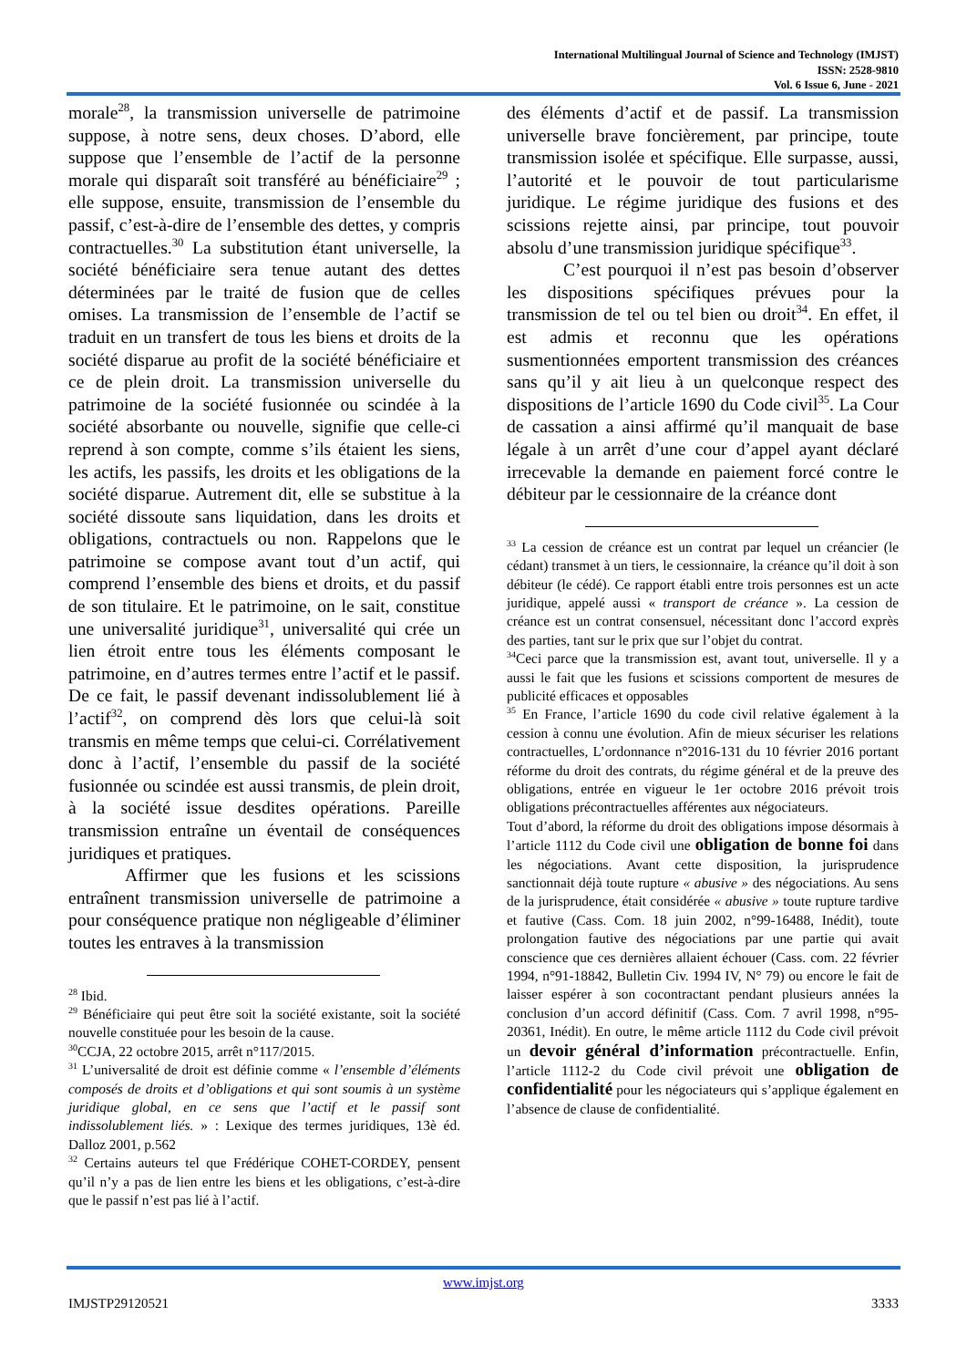International Multilingual Journal of Science and Technology (IMJST)
ISSN: 2528-9810
Vol. 6 Issue 6, June - 2021
morale<sup>28</sup>, la transmission universelle de patrimoine suppose, à notre sens, deux choses. D’abord, elle suppose que l’ensemble de l’actif de la personne morale qui disparaît soit transféré au bénéficiaire<sup>29</sup> ; elle suppose, ensuite, transmission de l’ensemble du passif, c’est-à-dire de l’ensemble des dettes, y compris contractuelles.<sup>30</sup> La substitution étant universelle, la société bénéficiaire sera tenue autant des dettes déterminées par le traité de fusion que de celles omises. La transmission de l’ensemble de l’actif se traduit en un transfert de tous les biens et droits de la société disparue au profit de la société bénéficiaire et ce de plein droit. La transmission universelle du patrimoine de la société fusionnée ou scindée à la société absorbante ou nouvelle, signifie que celle-ci reprend à son compte, comme s’ils étaient les siens, les actifs, les passifs, les droits et les obligations de la société disparue. Autrement dit, elle se substitue à la société dissoute sans liquidation, dans les droits et obligations, contractuels ou non. Rappelons que le patrimoine se compose avant tout d’un actif, qui comprend l’ensemble des biens et droits, et du passif de son titulaire. Et le patrimoine, on le sait, constitue une universalité juridique<sup>31</sup>, universalité qui crée un lien étroit entre tous les éléments composant le patrimoine, en d’autres termes entre l’actif et le passif. De ce fait, le passif devenant indissolublement lié à l’actif<sup>32</sup>, on comprend dès lors que celui-là soit transmis en même temps que celui-ci. Corrélativement donc à l’actif, l’ensemble du passif de la société fusionnée ou scindée est aussi transmis, de plein droit, à la société issue desdites opérations. Pareille transmission entraîne un éventail de conséquences juridiques et pratiques.
Affirmer que les fusions et les scissions entraînent transmission universelle de patrimoine a pour conséquence pratique non négligeable d’éliminer toutes les entraves à la transmission
<sup>28</sup> Ibid.
<sup>29</sup> Bénéficiaire qui peut être soit la société existante, soit la société nouvelle constituée pour les besoin de la cause.
<sup>30</sup>CCJA, 22 octobre 2015, arrêt n°117/2015.
<sup>31</sup> L’universalité de droit est définie comme « l’ensemble d’éléments composés de droits et d’obligations et qui sont soumis à un système juridique global, en ce sens que l’actif et le passif sont indissolublement liés. » : Lexique des termes juridiques, 13è éd. Dalloz 2001, p.562
<sup>32</sup> Certains auteurs tel que Frédérique COHET-CORDEY, pensent qu’il n’y a pas de lien entre les biens et les obligations, c’est-à-dire que le passif n’est pas lié à l’actif.
des éléments d’actif et de passif. La transmission universelle brave foncièrement, par principe, toute transmission isolée et spécifique. Elle surpasse, aussi, l’autorité et le pouvoir de tout particularisme juridique. Le régime juridique des fusions et des scissions rejette ainsi, par principe, tout pouvoir absolu d’une transmission juridique spécifique<sup>33</sup>.
C’est pourquoi il n’est pas besoin d’observer les dispositions spécifiques prévues pour la transmission de tel ou tel bien ou droit<sup>34</sup>. En effet, il est admis et reconnu que les opérations susmentionnées emportent transmission des créances sans qu’il y ait lieu à un quelconque respect des dispositions de l’article 1690 du Code civil<sup>35</sup>. La Cour de cassation a ainsi affirmé qu’il manquait de base légale à un arrêt d’une cour d’appel ayant déclaré irrecevable la demande en paiement forcé contre le débiteur par le cessionnaire de la créance dont
<sup>33</sup> La cession de créance est un contrat par lequel un créancier (le cédant) transmet à un tiers, le cessionnaire, la créance qu’il doit à son débiteur (le cédé). Ce rapport établi entre trois personnes est un acte juridique, appelé aussi « transport de créance ». La cession de créance est un contrat consensuel, nécessitant donc l’accord exprès des parties, tant sur le prix que sur l’objet du contrat.
<sup>34</sup> Ceci parce que la transmission est, avant tout, universelle. Il y a aussi le fait que les fusions et scissions comportent de mesures de publicité efficaces et opposables
<sup>35</sup> En France, l’article 1690 du code civil relative également à la cession à connu une évolution. Afin de mieux sécuriser les relations contractuelles, L’ordonnance n°2016-131 du 10 février 2016 portant réforme du droit des contrats, du régime général et de la preuve des obligations, entrée en vigueur le 1er octobre 2016 prévoit trois obligations précontractuelles afférentes aux négociateurs.
Tout d’abord, la réforme du droit des obligations impose désormais à l’article 1112 du Code civil une obligation de bonne foi dans les négociations. Avant cette disposition, la jurisprudence sanctionnait déjà toute rupture « abusive » des négociations. Au sens de la jurisprudence, était considérée « abusive » toute rupture tardive et fautive (Cass. Com. 18 juin 2002, n°99-16488, Inédit), toute prolongation fautive des négociations par une partie qui avait conscience que ces dernières allaient échouer (Cass. com. 22 février 1994, n°91-18842, Bulletin Civ. 1994 IV, N° 79) ou encore le fait de laisser espérer à son cocontractant pendant plusieurs années la conclusion d’un accord définitif (Cass. Com. 7 avril 1998, n°95-20361, Inédit). En outre, le même article 1112 du Code civil prévoit un devoir général d’information précontractuelle. Enfin, l’article 1112-2 du Code civil prévoit une obligation de confidentialité pour les négociateurs qui s’applique également en l’absence de clause de confidentialité.
www.imjst.org
IMJSTP29120521 3333